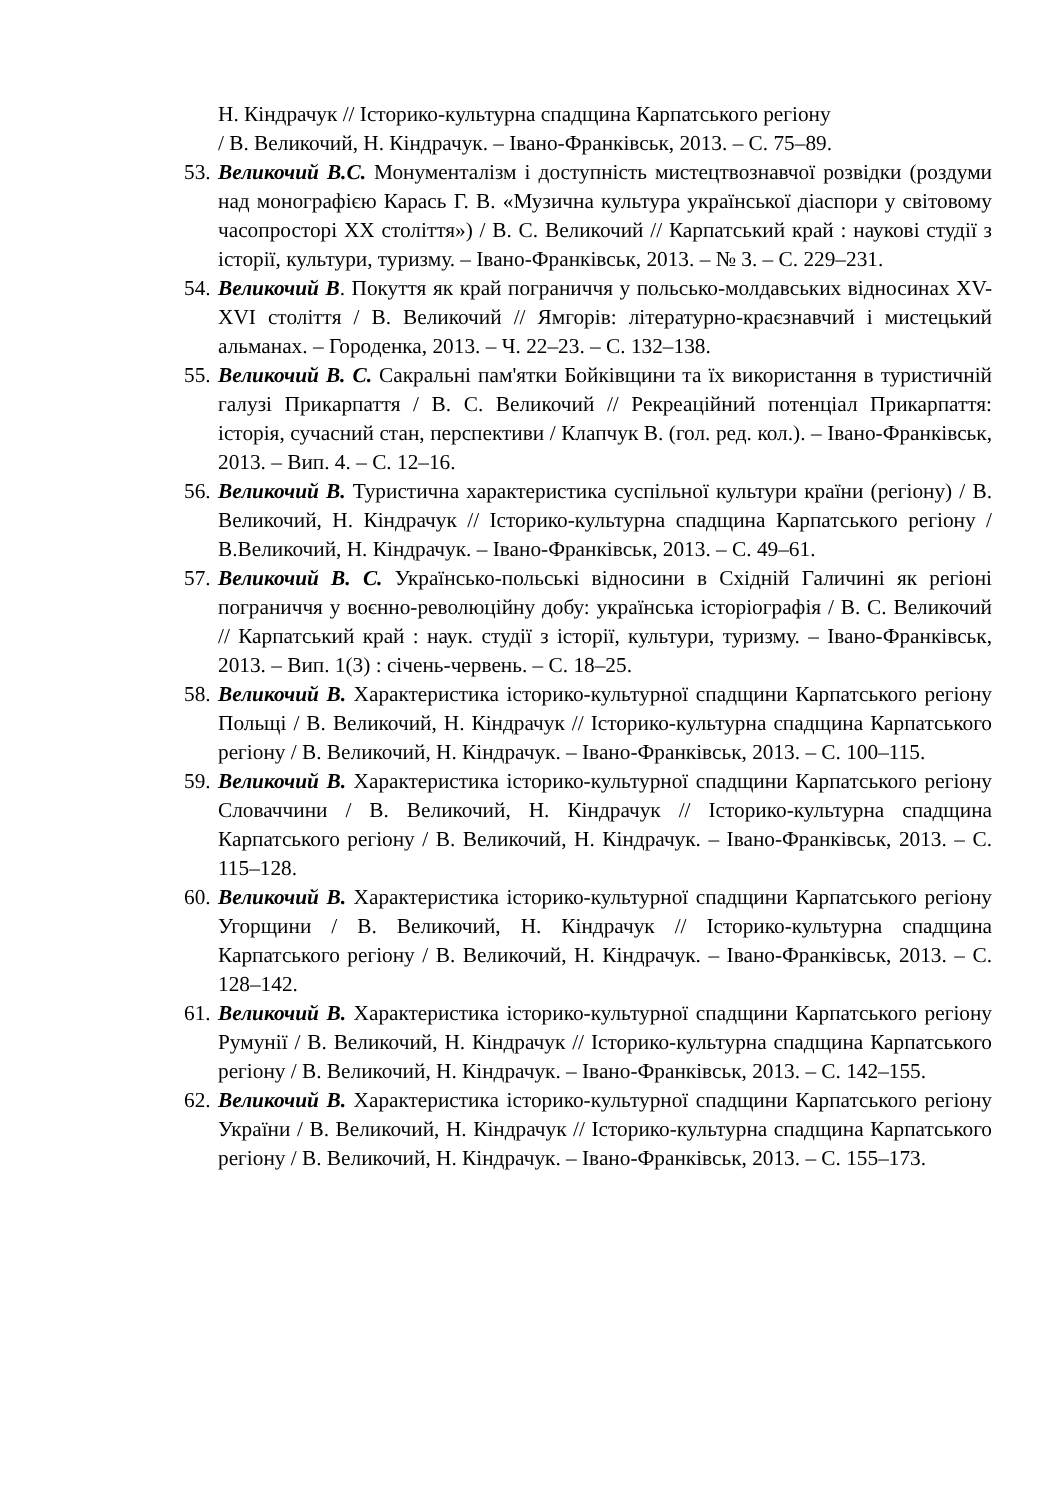Н. Кіндрачук // Історико-культурна спадщина Карпатського регіону
/ В. Великочий, Н. Кіндрачук. – Івано-Франківськ, 2013. – С. 75–89.
53. Великочий В.С. Монументалізм і доступність мистецтвознавчої розвідки (роздуми над монографією Карась Г. В. «Музична культура української діаспори у світовому часопросторі ХХ століття») / В. С. Великочий // Карпатський край : наукові студії з історії, культури, туризму. – Івано-Франківськ, 2013. – № 3. – С. 229–231.
54. Великочий В. Покуття як край пограниччя у польсько-молдавських відносинах XV-XVI століття / В. Великочий // Ямгорів: літературно-краєзнавчий і мистецький альманах. – Городенка, 2013. – Ч. 22–23. – С. 132–138.
55. Великочий В. С. Сакральні пам'ятки Бойківщини та їх використання в туристичній галузі Прикарпаття / В. С. Великочий // Рекреаційний потенціал Прикарпаття: історія, сучасний стан, перспективи / Клапчук В. (гол. ред. кол.). – Івано-Франківськ, 2013. – Вип. 4. – С. 12–16.
56. Великочий В. Туристична характеристика суспільної культури країни (регіону) / В. Великочий, Н. Кіндрачук // Історико-культурна спадщина Карпатського регіону / В.Великочий, Н. Кіндрачук. – Івано-Франківськ, 2013. – С. 49–61.
57. Великочий В. С. Українсько-польські відносини в Східній Галичині як регіоні пограниччя у воєнно-революційну добу: українська історіографія / В. С. Великочий // Карпатський край : наук. студії з історії, культури, туризму. – Івано-Франківськ, 2013. – Вип. 1(3) : січень-червень. – С. 18–25.
58. Великочий В. Характеристика історико-культурної спадщини Карпатського регіону Польщі / В. Великочий, Н. Кіндрачук // Історико-культурна спадщина Карпатського регіону / В. Великочий, Н. Кіндрачук. – Івано-Франківськ, 2013. – С. 100–115.
59. Великочий В. Характеристика історико-культурної спадщини Карпатського регіону Словаччини / В. Великочий, Н. Кіндрачук // Історико-культурна спадщина Карпатського регіону / В. Великочий, Н. Кіндрачук. – Івано-Франківськ, 2013. – С. 115–128.
60. Великочий В. Характеристика історико-культурної спадщини Карпатського регіону Угорщини / В. Великочий, Н. Кіндрачук // Історико-культурна спадщина Карпатського регіону / В. Великочий, Н. Кіндрачук. – Івано-Франківськ, 2013. – С. 128–142.
61. Великочий В. Характеристика історико-культурної спадщини Карпатського регіону Румунії / В. Великочий, Н. Кіндрачук // Історико-культурна спадщина Карпатського регіону / В. Великочий, Н. Кіндрачук. – Івано-Франківськ, 2013. – С. 142–155.
62. Великочий В. Характеристика історико-культурної спадщини Карпатського регіону України / В. Великочий, Н. Кіндрачук // Історико-культурна спадщина Карпатського регіону / В. Великочий, Н. Кіндрачук. – Івано-Франківськ, 2013. – С. 155–173.